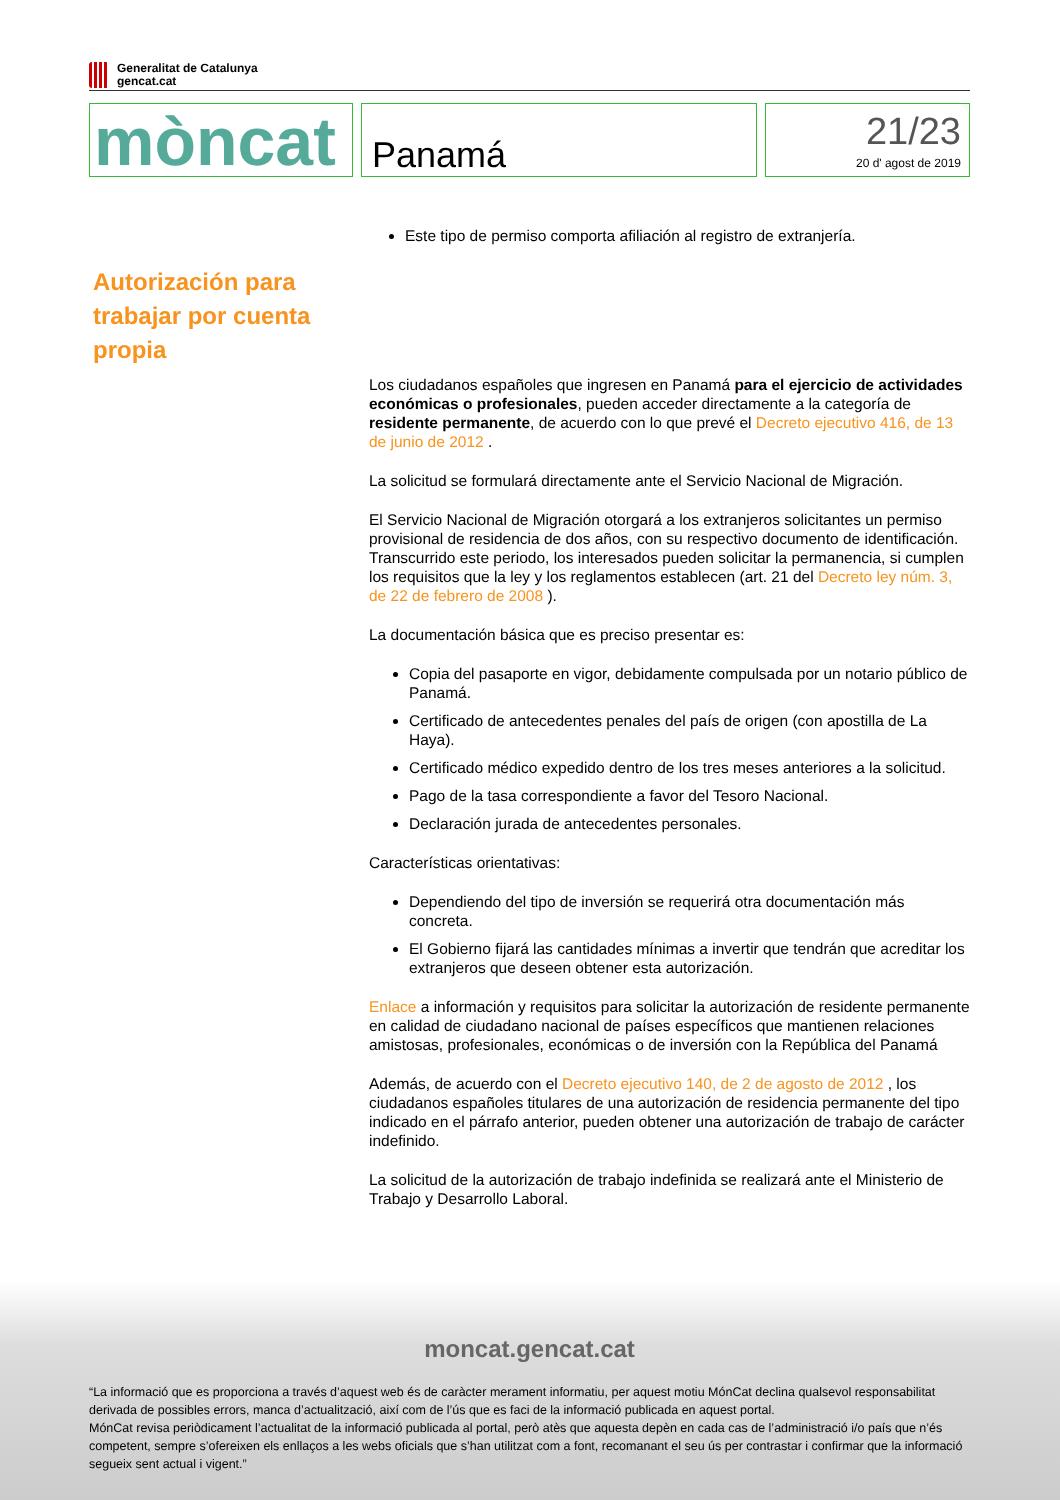Generalitat de Catalunya
gencat.cat
mòncat
Panamá
21/23
20 d' agost de 2019
Este tipo de permiso comporta afiliación al registro de extranjería.
Autorización para trabajar por cuenta propia
Los ciudadanos españoles que ingresen en Panamá para el ejercicio de actividades económicas o profesionales, pueden acceder directamente a la categoría de residente permanente, de acuerdo con lo que prevé el Decreto ejecutivo 416, de 13 de junio de 2012 .
La solicitud se formulará directamente ante el Servicio Nacional de Migración.
El Servicio Nacional de Migración otorgará a los extranjeros solicitantes un permiso provisional de residencia de dos años, con su respectivo documento de identificación. Transcurrido este periodo, los interesados pueden solicitar la permanencia, si cumplen los requisitos que la ley y los reglamentos establecen (art. 21 del Decreto ley núm. 3, de 22 de febrero de 2008 ).
La documentación básica que es preciso presentar es:
Copia del pasaporte en vigor, debidamente compulsada por un notario público de Panamá.
Certificado de antecedentes penales del país de origen (con apostilla de La Haya).
Certificado médico expedido dentro de los tres meses anteriores a la solicitud.
Pago de la tasa correspondiente a favor del Tesoro Nacional.
Declaración jurada de antecedentes personales.
Características orientativas:
Dependiendo del tipo de inversión se requerirá otra documentación más concreta.
El Gobierno fijará las cantidades mínimas a invertir que tendrán que acreditar los extranjeros que deseen obtener esta autorización.
Enlace a información y requisitos para solicitar la autorización de residente permanente en calidad de ciudadano nacional de países específicos que mantienen relaciones amistosas, profesionales, económicas o de inversión con la República del Panamá
Además, de acuerdo con el Decreto ejecutivo 140, de 2 de agosto de 2012 , los ciudadanos españoles titulares de una autorización de residencia permanente del tipo indicado en el párrafo anterior, pueden obtener una autorización de trabajo de carácter indefinido.
La solicitud de la autorización de trabajo indefinida se realizará ante el Ministerio de Trabajo y Desarrollo Laboral.
moncat.gencat.cat
“La informació que es proporciona a través d’aquest web és de caràcter merament informatiu, per aquest motiu MónCat declina qualsevol responsabilitat derivada de possibles errors, manca d’actualització, així com de l’ús que es faci de la informació publicada en aquest portal.
MónCat revisa periòdicament l’actualitat de la informació publicada al portal, però atès que aquesta depèn en cada cas de l’administració i/o país que n’és competent, sempre s’ofereixen els enllaços a les webs oficials que s’han utilitzat com a font, recomanant el seu ús per contrastar i confirmar que la informació segueix sent actual i vigent.”